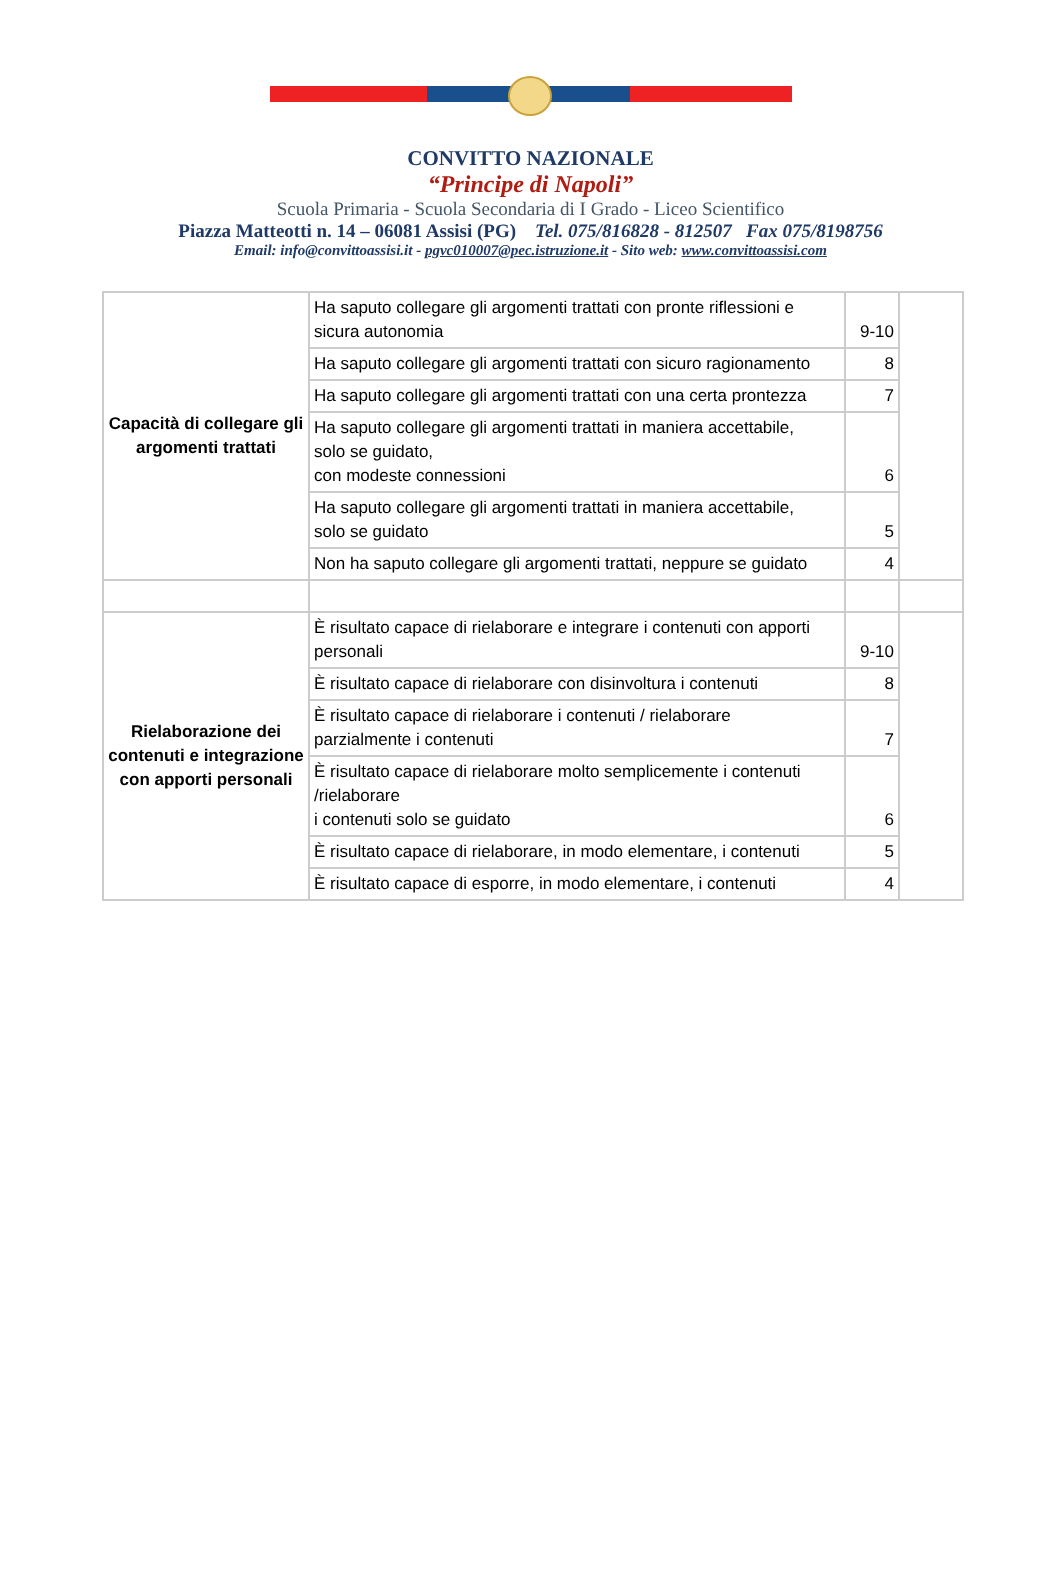CONVITTO NAZIONALE
“Principe di Napoli”
Scuola Primaria - Scuola Secondaria di I Grado - Liceo Scientifico
Piazza Matteotti n. 14 – 06081 Assisi (PG) Tel. 075/816828 - 812507 Fax 075/8198756
Email: info@convittoassisi.it - pgvc010007@pec.istruzione.it - Sito web: www.convittoassisi.com
| Capacità di collegare gli argomenti trattati | Ha saputo collegare gli argomenti trattati con pronte riflessioni e sicura autonomia | 9-10 | |
| | Ha saputo collegare gli argomenti trattati con sicuro ragionamento | 8 | |
| | Ha saputo collegare gli argomenti trattati con una certa prontezza | 7 | |
| | Ha saputo collegare gli argomenti trattati in maniera accettabile, solo se guidato, con modeste connessioni | 6 | |
| | Ha saputo collegare gli argomenti trattati in maniera accettabile, solo se guidato | 5 | |
| | Non ha saputo collegare gli argomenti trattati, neppure se guidato | 4 | |
| Rielaborazione dei contenuti e integrazione con apporti personali | È risultato capace di rielaborare e integrare i contenuti con apporti personali | 9-10 | |
| | È risultato capace di rielaborare con disinvoltura i contenuti | 8 | |
| | È risultato capace di rielaborare i contenuti / rielaborare parzialmente i contenuti | 7 | |
| | È risultato capace di rielaborare molto semplicemente i contenuti /rielaborare i contenuti solo se guidato | 6 | |
| | È risultato capace di rielaborare, in modo elementare, i contenuti | 5 | |
| | È risultato capace di esporre, in modo elementare, i contenuti | 4 | |